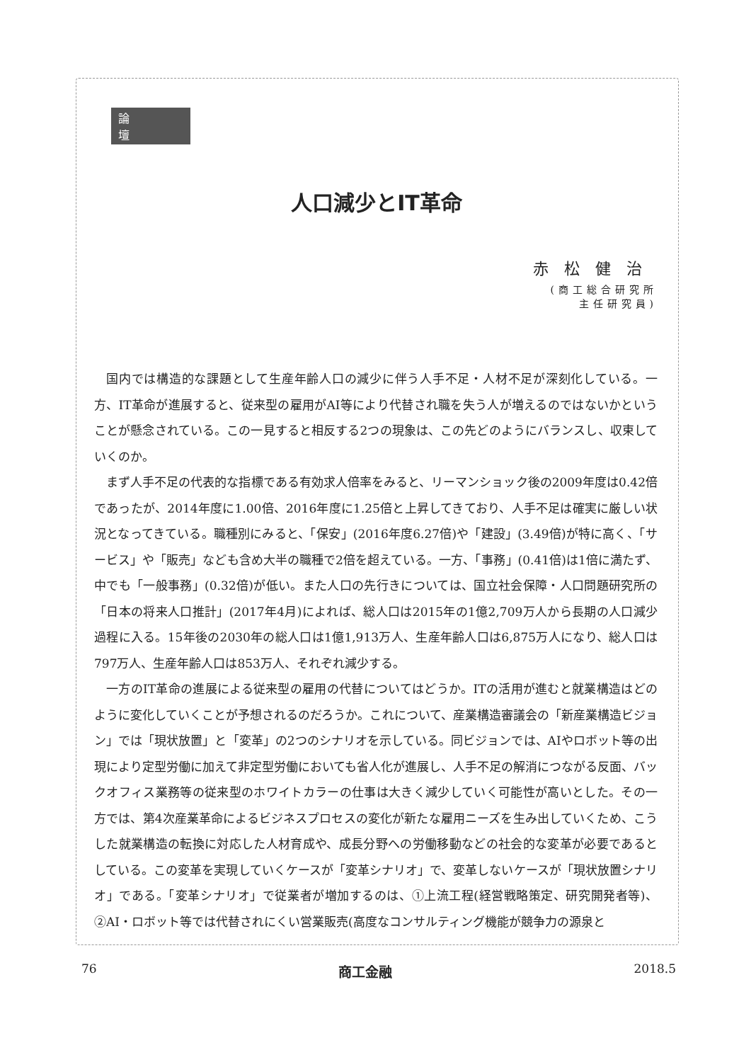論壇
人口減少とIT革命
赤松健治
(商工総合研究所
主任研究員)
国内では構造的な課題として生産年齢人口の減少に伴う人手不足・人材不足が深刻化している。一方、IT革命が進展すると、従来型の雇用がAI等により代替され職を失う人が増えるのではないかということが懸念されている。この一見すると相反する2つの現象は、この先どのようにバランスし、収束していくのか。
まず人手不足の代表的な指標である有効求人倍率をみると、リーマンショック後の2009年度は0.42倍であったが、2014年度に1.00倍、2016年度に1.25倍と上昇してきており、人手不足は確実に厳しい状況となってきている。職種別にみると、「保安」(2016年度6.27倍)や「建設」(3.49倍)が特に高く、「サービス」や「販売」なども含め大半の職種で2倍を超えている。一方、「事務」(0.41倍)は1倍に満たず、中でも「一般事務」(0.32倍)が低い。また人口の先行きについては、国立社会保障・人口問題研究所の「日本の将来人口推計」(2017年4月)によれば、総人口は2015年の1億2,709万人から長期の人口減少過程に入る。15年後の2030年の総人口は1億1,913万人、生産年齢人口は6,875万人になり、総人口は797万人、生産年齢人口は853万人、それぞれ減少する。
一方のIT革命の進展による従来型の雇用の代替についてはどうか。ITの活用が進むと就業構造はどのように変化していくことが予想されるのだろうか。これについて、産業構造審議会の「新産業構造ビジョン」では「現状放置」と「変革」の2つのシナリオを示している。同ビジョンでは、AIやロボット等の出現により定型労働に加えて非定型労働においても省人化が進展し、人手不足の解消につながる反面、バックオフィス業務等の従来型のホワイトカラーの仕事は大きく減少していく可能性が高いとした。その一方では、第4次産業革命によるビジネスプロセスの変化が新たな雇用ニーズを生み出していくため、こうした就業構造の転換に対応した人材育成や、成長分野への労働移動などの社会的な変革が必要であるとしている。この変革を実現していくケースが「変革シナリオ」で、変革しないケースが「現状放置シナリオ」である。「変革シナリオ」で従業者が増加するのは、①上流工程(経営戦略策定、研究開発者等)、②AI・ロボット等では代替されにくい営業販売(高度なコンサルティング機能が競争力の源泉と
76 商工金融 2018.5